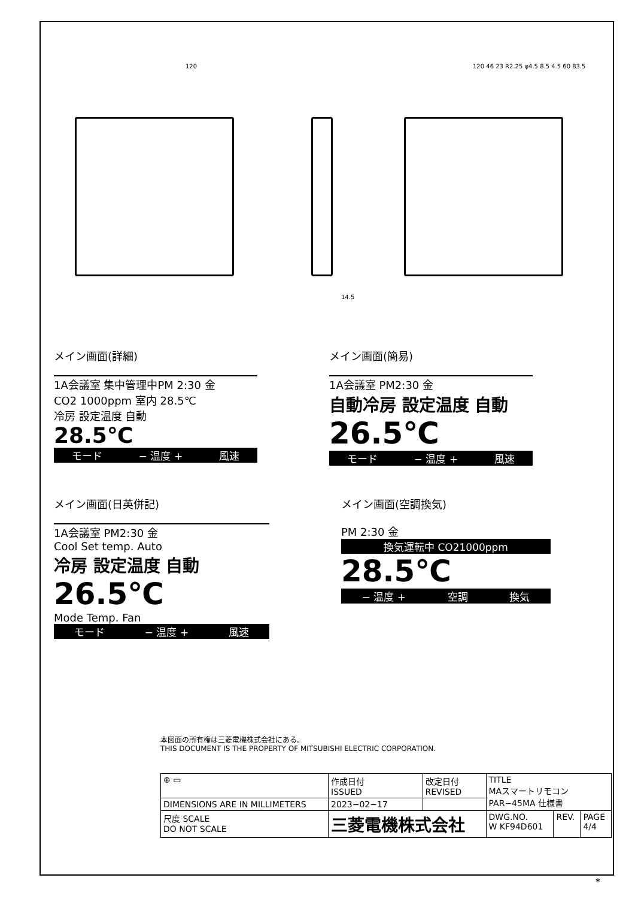120
14.5
120 46 23 R2.25 φ4.5 8.5 4.5 60 83.5
メイン画面(詳細)
1A会議室 集中管理中PM 2:30 金
CO2 1000ppm 室内 28.5℃
冷房 設定温度 自動
28.5℃
モード − 温度 + 風速
メイン画面(簡易)
1A会議室 PM2:30 金
自動冷房 設定温度 自動
26.5℃
モード − 温度 + 風速
メイン画面(日英併記)
1A会議室 PM2:30 金
Cool Set temp. Auto
冷房 設定温度 自動
26.5℃
Mode Temp. Fan
モード − 温度 + 風速
メイン画面(空調換気)
PM 2:30 金
換気運転中 CO21000ppm
28.5℃
− 温度 + 空調 換気
本図面の所有権は三菱電機株式会社にある。
THIS DOCUMENT IS THE PROPERTY OF MITSUBISHI ELECTRIC CORPORATION.
| ⊕ ▭ | 作成日付 ISSUED | 改定日付 REVISED | TITLE MAスマートリモコン PAR−45MA 仕様書 | | |
| DIMENSIONS ARE IN MILLIMETERS | 2023−02−17 | | | | |
| 尺度 SCALE DO NOT SCALE | 三菱電機株式会社 | | DWG.NO. W KF94D601 | REV. | PAGE 4/4 |
*